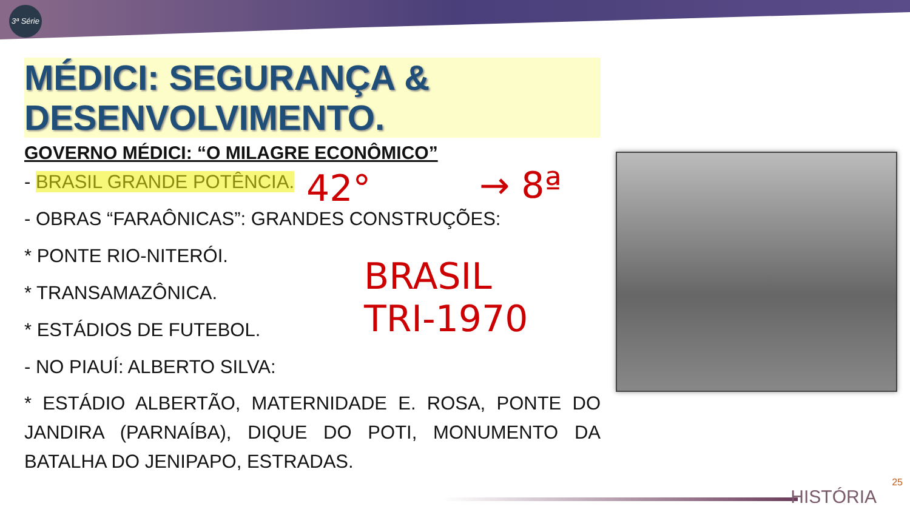3ª Série
MÉDICI: SEGURANÇA & DESENVOLVIMENTO.
GOVERNO MÉDICI: “O MILAGRE ECONÔMICO”
- BRASIL GRANDE POTÊNCIA.
- OBRAS “FARAÔNICAS”: GRANDES CONSTRUÇÕES:
* PONTE RIO-NITERÓI.
* TRANSAMAZÔNICA.
* ESTÁDIOS DE FUTEBOL.
- NO PIAUÍ: ALBERTO SILVA:
* ESTÁDIO ALBERTÃO, MATERNIDADE E. ROSA, PONTE DO JANDIRA (PARNAÍBA), DIQUE DO POTI, MONUMENTO DA BATALHA DO JENIPAPO, ESTRADAS.
42° → 8ª
BRASIL
TRI-1970
25
HISTÓRIA